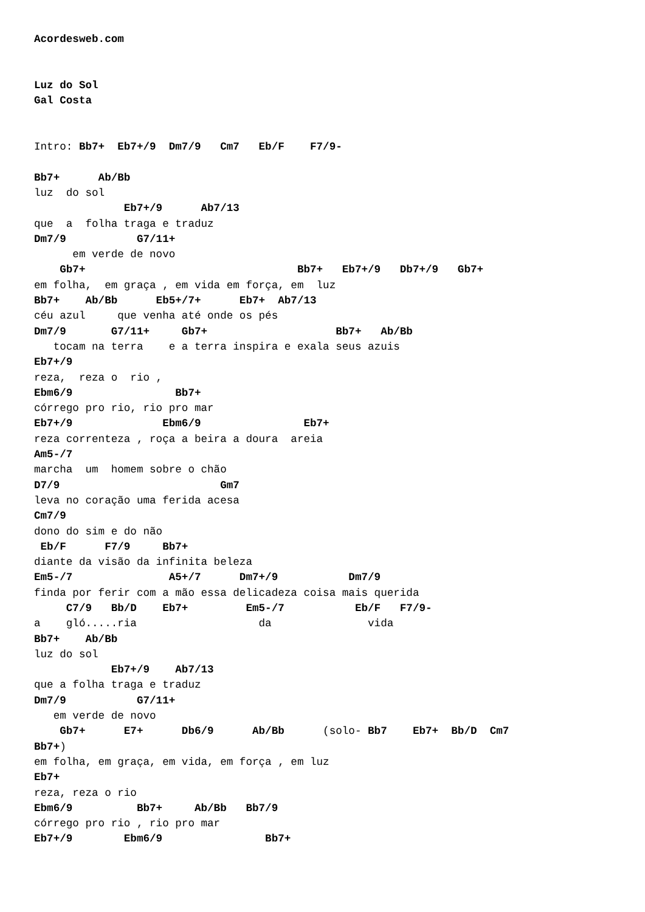Acordesweb.com


Luz do Sol
Gal Costa


Intro: Bb7+  Eb7+/9  Dm7/9   Cm7   Eb/F    F7/9-

Bb7+      Ab/Bb
luz  do sol
              Eb7+/9      Ab7/13
que  a  folha traga e traduz
Dm7/9           G7/11+
      em verde de novo
    Gb7+                                 Bb7+   Eb7+/9   Db7+/9   Gb7+
em folha,  em graça , em vida em força, em  luz
Bb7+    Ab/Bb      Eb5+/7+      Eb7+  Ab7/13
céu azul     que venha até onde os pés
Dm7/9       G7/11+     Gb7+                    Bb7+   Ab/Bb
   tocam na terra    e a terra inspira e exala seus azuis
Eb7+/9
reza,  reza o  rio ,
Ebm6/9                Bb7+
córrego pro rio, rio pro mar
Eb7+/9              Ebm6/9                Eb7+
reza correnteza , roça a beira a doura  areia
Am5-/7
marcha  um  homem sobre o chão
D7/9                         Gm7
leva no coração uma ferida acesa
Cm7/9
dono do sim e do não
 Eb/F      F7/9     Bb7+
diante da visão da infinita beleza
Em5-/7               A5+/7      Dm7+/9           Dm7/9
finda por ferir com a mão essa delicadeza coisa mais querida
     C7/9   Bb/D    Eb7+         Em5-/7           Eb/F   F7/9-
a    gló.....ria                   da               vida
Bb7+    Ab/Bb
luz do sol
            Eb7+/9    Ab7/13
que a folha traga e traduz
Dm7/9           G7/11+
   em verde de novo
    Gb7+      E7+      Db6/9      Ab/Bb      (solo- Bb7    Eb7+  Bb/D  Cm7
Bb7+)
em folha, em graça, em vida, em força , em luz
Eb7+
reza, reza o rio
Ebm6/9          Bb7+     Ab/Bb   Bb7/9
córrego pro rio , rio pro mar
Eb7+/9        Ebm6/9                Bb7+